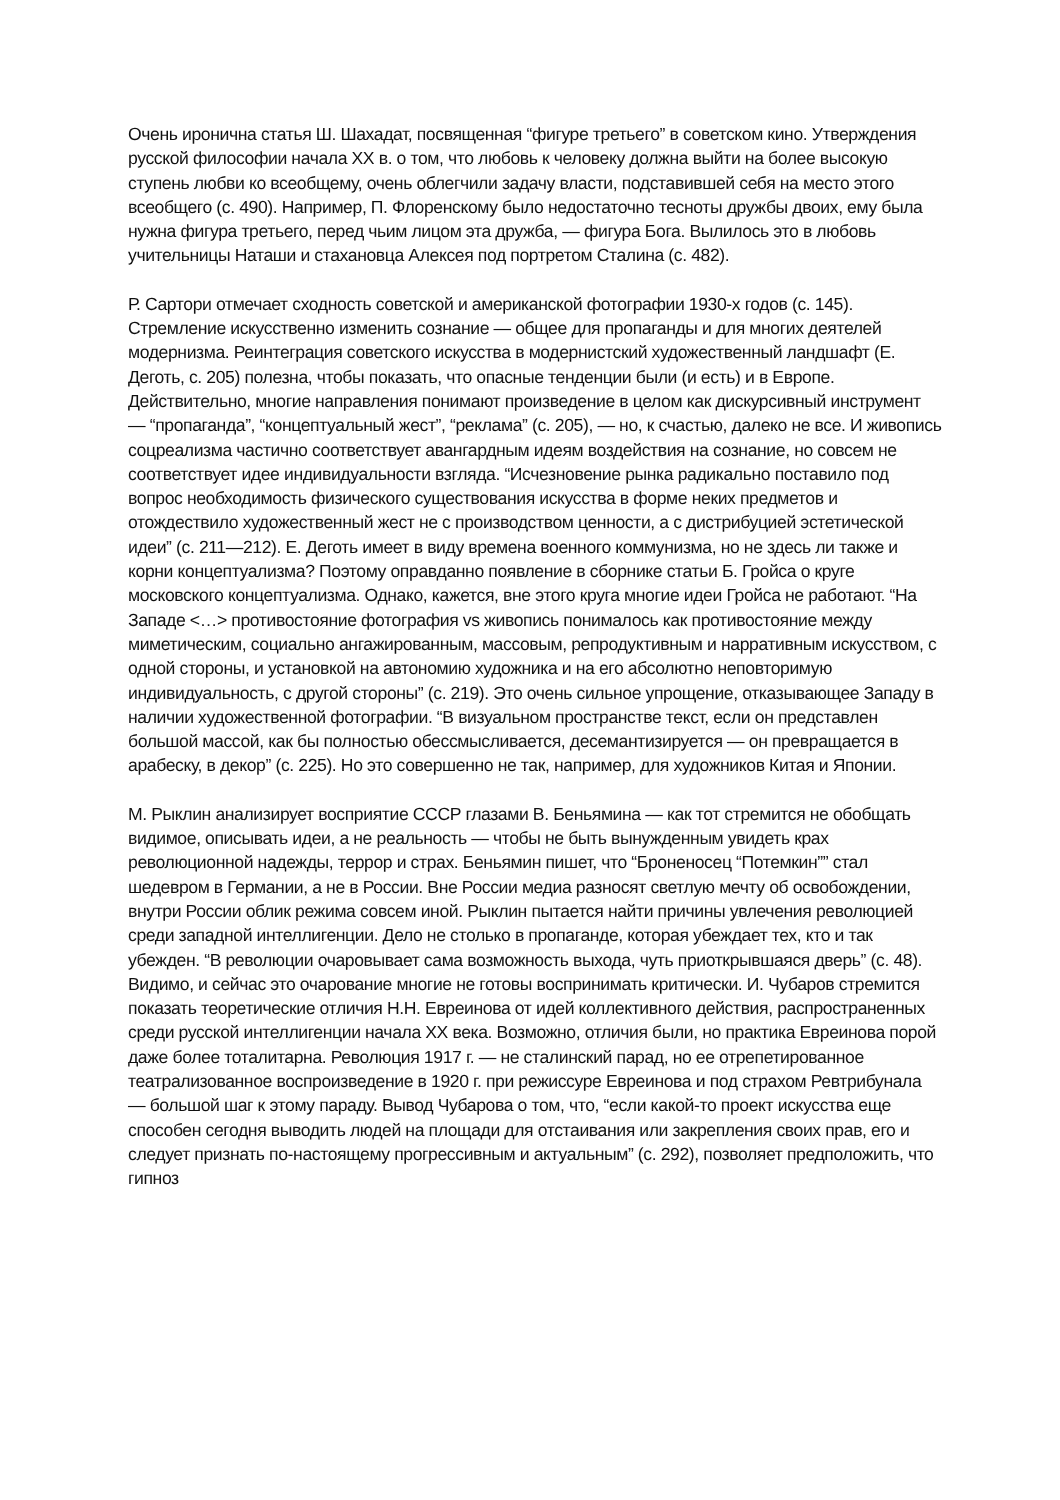Очень иронична статья Ш. Шахадат, посвященная “фигуре третьего” в советском кино. Утверждения русской философии начала XX в. о том, что любовь к человеку должна выйти на более высокую ступень любви ко всеобщему, очень облегчили задачу власти, подставившей себя на место этого всеобщего (с. 490). Например, П. Флоренскому было недостаточно тесноты дружбы двоих, ему была нужна фигура третьего, перед чьим лицом эта дружба, — фигура Бога. Вылилось это в любовь учительницы Наташи и стахановца Алексея под портретом Сталина (с. 482).
Р. Сартори отмечает сходность советской и американской фотографии 1930-х годов (с. 145). Стремление искусственно изменить сознание — общее для пропаганды и для многих деятелей модернизма. Реинтеграция советского искусства в модернистский художественный ландшафт (Е. Деготь, с. 205) полезна, чтобы показать, что опасные тенденции были (и есть) и в Европе. Действительно, многие направления понимают произведение в целом как дискурсивный инструмент — “пропаганда”, “концептуальный жест”, “реклама” (с. 205), — но, к счастью, далеко не все. И живопись соцреализма частично соответствует авангардным идеям воздействия на сознание, но совсем не соответствует идее индивидуальности взгляда. “Исчезновение рынка радикально поставило под вопрос необходимость физического существования искусства в форме неких предметов и отождествило художественный жест не с производством ценности, а с дистрибуцией эстетической идеи” (с. 211—212). Е. Деготь имеет в виду времена военного коммунизма, но не здесь ли также и корни концептуализма? Поэтому оправданно появление в сборнике статьи Б. Гройса о круге московского концептуализма. Однако, кажется, вне этого круга многие идеи Гройса не работают. “На Западе <…> противостояние фотография vs живопись понималось как противостояние между миметическим, социально ангажированным, массовым, репродуктивным и нарративным искусством, с одной стороны, и установкой на автономию художника и на его абсолютно неповторимую индивидуальность, с другой стороны” (с. 219). Это очень сильное упрощение, отказывающее Западу в наличии художественной фотографии. “В визуальном пространстве текст, если он представлен большой массой, как бы полностью обессмысливается, десемантизируется — он превращается в арабеску, в декор” (с. 225). Но это совершенно не так, например, для художников Китая и Японии.
М. Рыклин анализирует восприятие СССР глазами В. Беньямина — как тот стремится не обобщать видимое, описывать идеи, а не реальность — чтобы не быть вынужденным увидеть крах революционной надежды, террор и страх. Беньямин пишет, что “Броненосец “Потемкин”” стал шедевром в Германии, а не в России. Вне России медиа разносят светлую мечту об освобождении, внутри России облик режима совсем иной. Рыклин пытается найти причины увлечения революцией среди западной интеллигенции. Дело не столько в пропаганде, которая убеждает тех, кто и так убежден. “В революции очаровывает сама возможность выхода, чуть приоткрывшаяся дверь” (с. 48). Видимо, и сейчас это очарование многие не готовы воспринимать критически. И. Чубаров стремится показать теоретические отличия Н.Н. Евреинова от идей коллективного действия, распространенных среди русской интеллигенции начала XX века. Возможно, отличия были, но практика Евреинова порой даже более тоталитарна. Революция 1917 г. — не сталинский парад, но ее отрепетированное театрализованное воспроизведение в 1920 г. при режиссуре Евреинова и под страхом Ревтрибунала — большой шаг к этому параду. Вывод Чубарова о том, что, “если какой-то проект искусства еще способен сегодня выводить людей на площади для отстаивания или закрепления своих прав, его и следует признать по-настоящему прогрессивным и актуальным” (с. 292), позволяет предположить, что гипноз